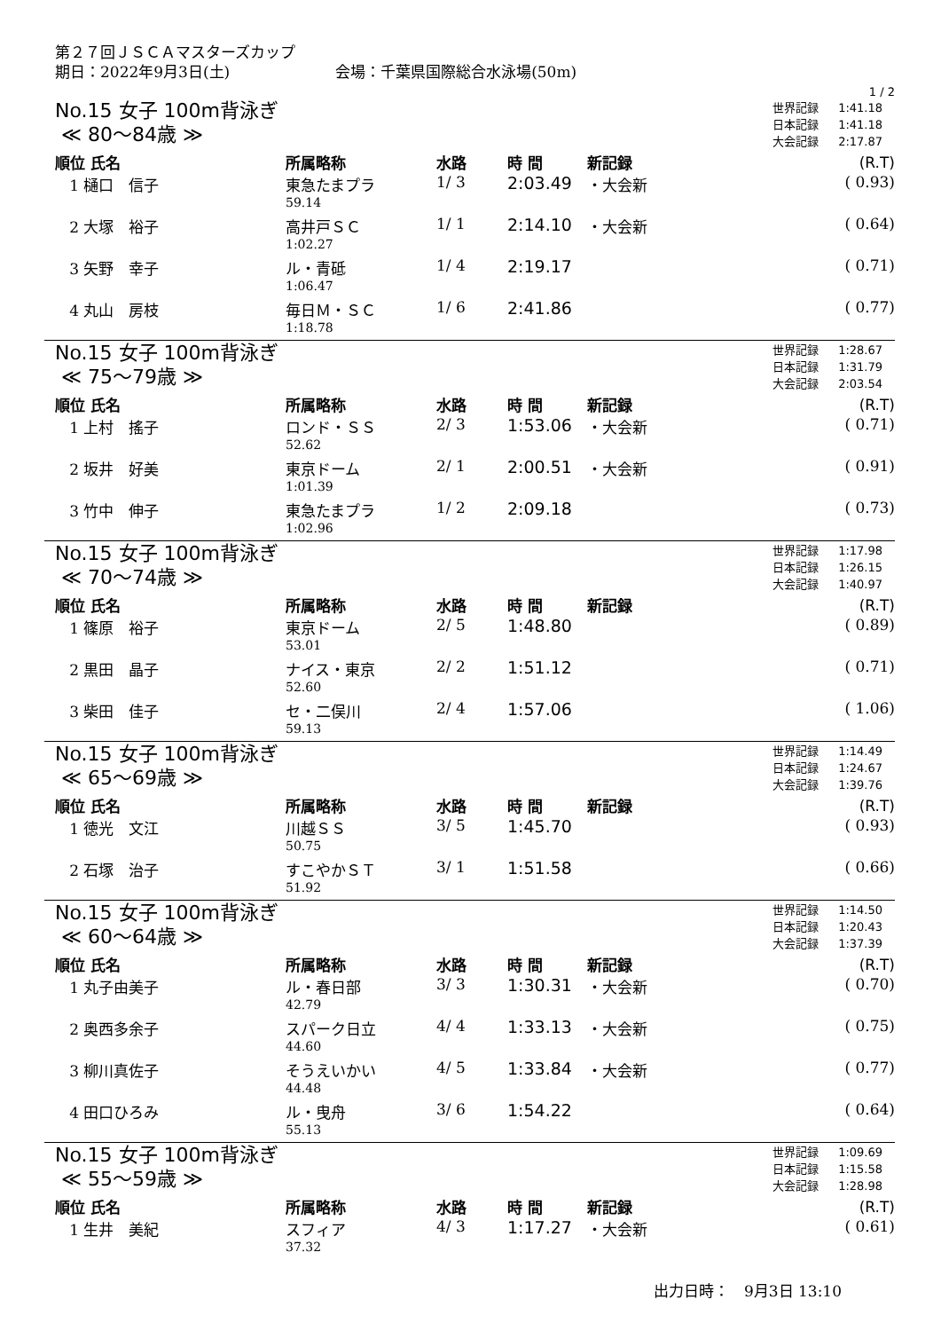第２７回ＪＳＣＡマスターズカップ
期日：2022年9月3日(土)　　　　　　　会場：千葉県国際総合水泳場(50m)
1 / 2
No.15 女子 100m背泳ぎ
≪ 80～84歳 ≫
| 世界記録 | 1:41.18 |
| 日本記録 | 1:41.18 |
| 大会記録 | 2:17.87 |
| 順位 氏名 | 所属略称 | 水路 | 時 間 | 新記録 | (R.T) |
| --- | --- | --- | --- | --- | --- |
| 1 樋口 信子 | 東急たまプラ | 1/ 3 | 2:03.49 | ・大会新 | ( 0.93) |
| | 59.14 | | | | |
| 2 大塚 裕子 | 高井戸ＳＣ | 1/ 1 | 2:14.10 | ・大会新 | ( 0.64) |
| | 1:02.27 | | | | |
| 3 矢野 幸子 | ル・青砥 | 1/ 4 | 2:19.17 | | ( 0.71) |
| | 1:06.47 | | | | |
| 4 丸山 房枝 | 毎日Ｍ・ＳＣ | 1/ 6 | 2:41.86 | | ( 0.77) |
| | 1:18.78 | | | | |
No.15 女子 100m背泳ぎ
≪ 75～79歳 ≫
| 世界記録 | 1:28.67 |
| 日本記録 | 1:31.79 |
| 大会記録 | 2:03.54 |
| 順位 氏名 | 所属略称 | 水路 | 時 間 | 新記録 | (R.T) |
| --- | --- | --- | --- | --- | --- |
| 1 上村 搖子 | ロンド・ＳＳ | 2/ 3 | 1:53.06 | ・大会新 | ( 0.71) |
| | 52.62 | | | | |
| 2 坂井 好美 | 東京ドーム | 2/ 1 | 2:00.51 | ・大会新 | ( 0.91) |
| | 1:01.39 | | | | |
| 3 竹中 伸子 | 東急たまプラ | 1/ 2 | 2:09.18 | | ( 0.73) |
| | 1:02.96 | | | | |
No.15 女子 100m背泳ぎ
≪ 70～74歳 ≫
| 世界記録 | 1:17.98 |
| 日本記録 | 1:26.15 |
| 大会記録 | 1:40.97 |
| 順位 氏名 | 所属略称 | 水路 | 時 間 | 新記録 | (R.T) |
| --- | --- | --- | --- | --- | --- |
| 1 篠原 裕子 | 東京ドーム | 2/ 5 | 1:48.80 | | ( 0.89) |
| | 53.01 | | | | |
| 2 黒田 晶子 | ナイス・東京 | 2/ 2 | 1:51.12 | | ( 0.71) |
| | 52.60 | | | | |
| 3 柴田 佳子 | セ・二俣川 | 2/ 4 | 1:57.06 | | ( 1.06) |
| | 59.13 | | | | |
No.15 女子 100m背泳ぎ
≪ 65～69歳 ≫
| 世界記録 | 1:14.49 |
| 日本記録 | 1:24.67 |
| 大会記録 | 1:39.76 |
| 順位 氏名 | 所属略称 | 水路 | 時 間 | 新記録 | (R.T) |
| --- | --- | --- | --- | --- | --- |
| 1 徳光 文江 | 川越ＳＳ | 3/ 5 | 1:45.70 | | ( 0.93) |
| | 50.75 | | | | |
| 2 石塚 治子 | すこやかＳＴ | 3/ 1 | 1:51.58 | | ( 0.66) |
| | 51.92 | | | | |
No.15 女子 100m背泳ぎ
≪ 60～64歳 ≫
| 世界記録 | 1:14.50 |
| 日本記録 | 1:20.43 |
| 大会記録 | 1:37.39 |
| 順位 氏名 | 所属略称 | 水路 | 時 間 | 新記録 | (R.T) |
| --- | --- | --- | --- | --- | --- |
| 1 丸子由美子 | ル・春日部 | 3/ 3 | 1:30.31 | ・大会新 | ( 0.70) |
| | 42.79 | | | | |
| 2 奥西多余子 | スパーク日立 | 4/ 4 | 1:33.13 | ・大会新 | ( 0.75) |
| | 44.60 | | | | |
| 3 柳川真佐子 | そうえいかい | 4/ 5 | 1:33.84 | ・大会新 | ( 0.77) |
| | 44.48 | | | | |
| 4 田口ひろみ | ル・曳舟 | 3/ 6 | 1:54.22 | | ( 0.64) |
| | 55.13 | | | | |
No.15 女子 100m背泳ぎ
≪ 55～59歳 ≫
| 世界記録 | 1:09.69 |
| 日本記録 | 1:15.58 |
| 大会記録 | 1:28.98 |
| 順位 氏名 | 所属略称 | 水路 | 時 間 | 新記録 | (R.T) |
| --- | --- | --- | --- | --- | --- |
| 1 生井 美紀 | スフィア | 4/ 3 | 1:17.27 | ・大会新 | ( 0.61) |
| | 37.32 | | | | |
出力日時：　9月3日 13:10